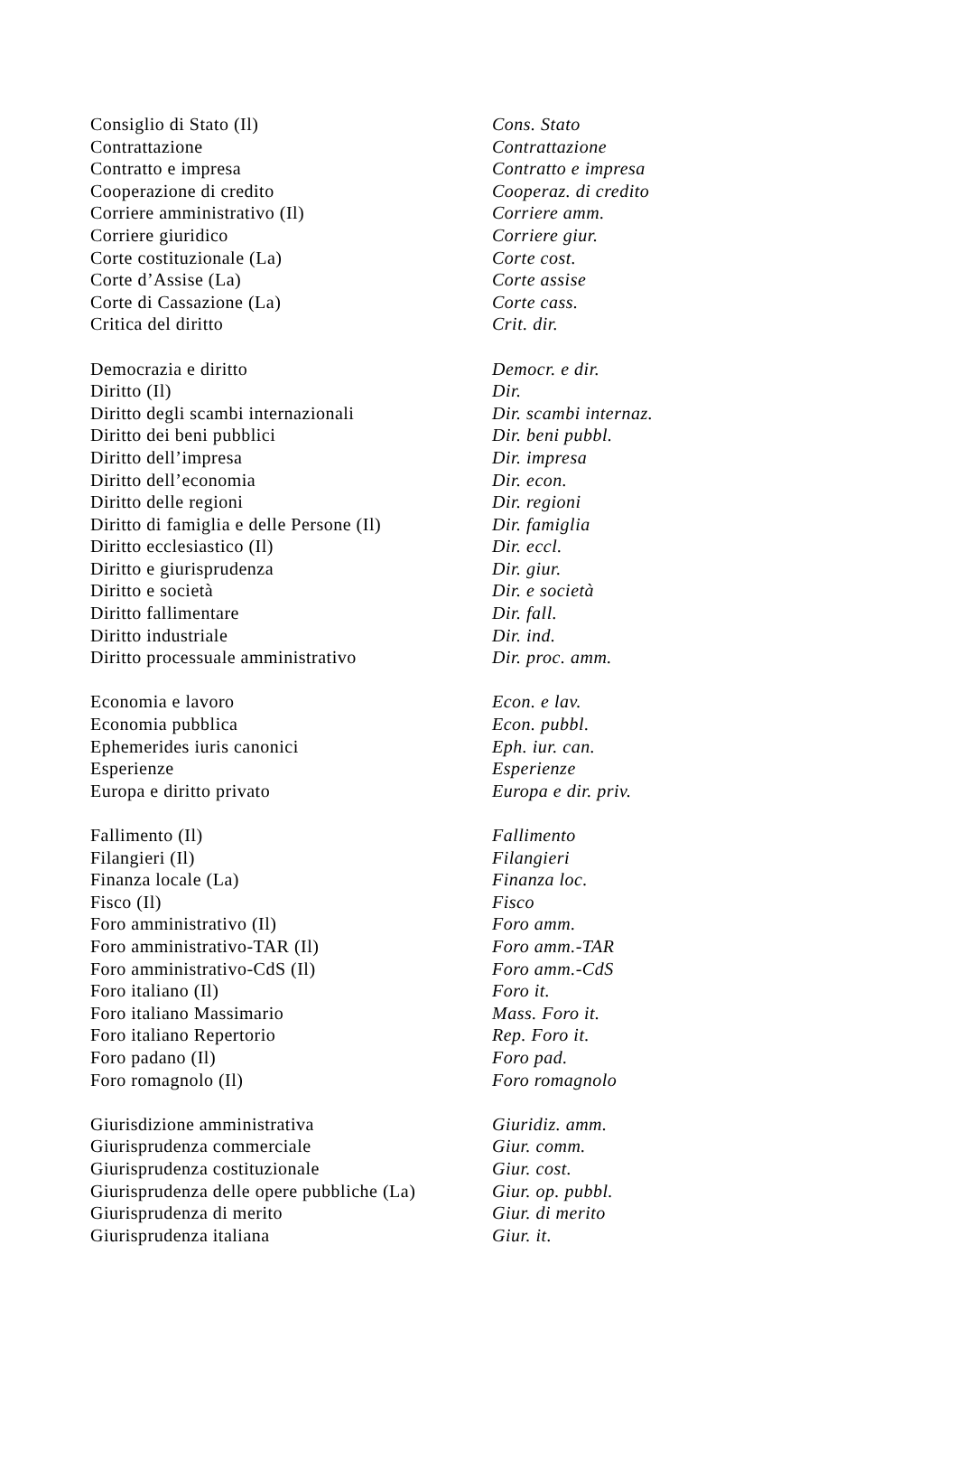| Consiglio di Stato (Il) | Cons. Stato |
| Contrattazione | Contrattazione |
| Contratto e impresa | Contratto e impresa |
| Cooperazione di credito | Cooperaz. di credito |
| Corriere amministrativo (Il) | Corriere amm. |
| Corriere giuridico | Corriere giur. |
| Corte costituzionale (La) | Corte cost. |
| Corte d’Assise (La) | Corte assise |
| Corte di Cassazione (La) | Corte cass. |
| Critica del diritto | Crit. dir. |
| Democrazia e diritto | Democr. e dir. |
| Diritto (Il) | Dir. |
| Diritto degli scambi internazionali | Dir. scambi internaz. |
| Diritto dei beni pubblici | Dir. beni pubbl. |
| Diritto dell’impresa | Dir. impresa |
| Diritto dell’economia | Dir. econ. |
| Diritto delle regioni | Dir. regioni |
| Diritto di famiglia e delle Persone (Il) | Dir. famiglia |
| Diritto ecclesiastico (Il) | Dir. eccl. |
| Diritto e giurisprudenza | Dir. giur. |
| Diritto e società | Dir. e società |
| Diritto fallimentare | Dir. fall. |
| Diritto industriale | Dir. ind. |
| Diritto processuale amministrativo | Dir. proc. amm. |
| Economia e lavoro | Econ. e lav. |
| Economia pubblica | Econ. pubbl. |
| Ephemerides iuris canonici | Eph. iur. can. |
| Esperienze | Esperienze |
| Europa e diritto privato | Europa e dir. priv. |
| Fallimento (Il) | Fallimento |
| Filangieri (Il) | Filangieri |
| Finanza locale (La) | Finanza loc. |
| Fisco (Il) | Fisco |
| Foro amministrativo (Il) | Foro amm. |
| Foro amministrativo-TAR (Il) | Foro amm.-TAR |
| Foro amministrativo-CdS (Il) | Foro amm.-CdS |
| Foro italiano (Il) | Foro it. |
| Foro italiano Massimario | Mass. Foro it. |
| Foro italiano Repertorio | Rep. Foro it. |
| Foro padano (Il) | Foro pad. |
| Foro romagnolo (Il) | Foro romagnolo |
| Giurisdizione amministrativa | Giuridiz. amm. |
| Giurisprudenza commerciale | Giur. comm. |
| Giurisprudenza costituzionale | Giur. cost. |
| Giurisprudenza delle opere pubbliche (La) | Giur. op. pubbl. |
| Giurisprudenza di merito | Giur. di merito |
| Giurisprudenza italiana | Giur. it. |